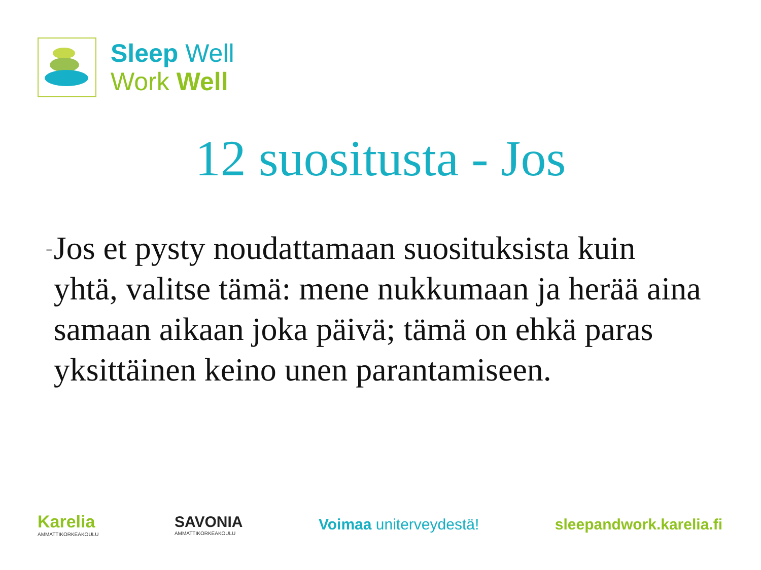Sleep Well
Work Well
12 suositusta - Jos
-
Jos et pysty noudattamaan suosituksista kuin yhtä, valitse tämä: mene nukkumaan ja herää aina samaan aikaan joka päivä; tämä on ehkä paras yksittäinen keino unen parantamiseen.
Karelia
AMMATTIKORKEAKOULU
SAVONIA
AMMATTIKORKEAKOULU
Voimaa uniterveydestä! sleepandwork.karelia.fi